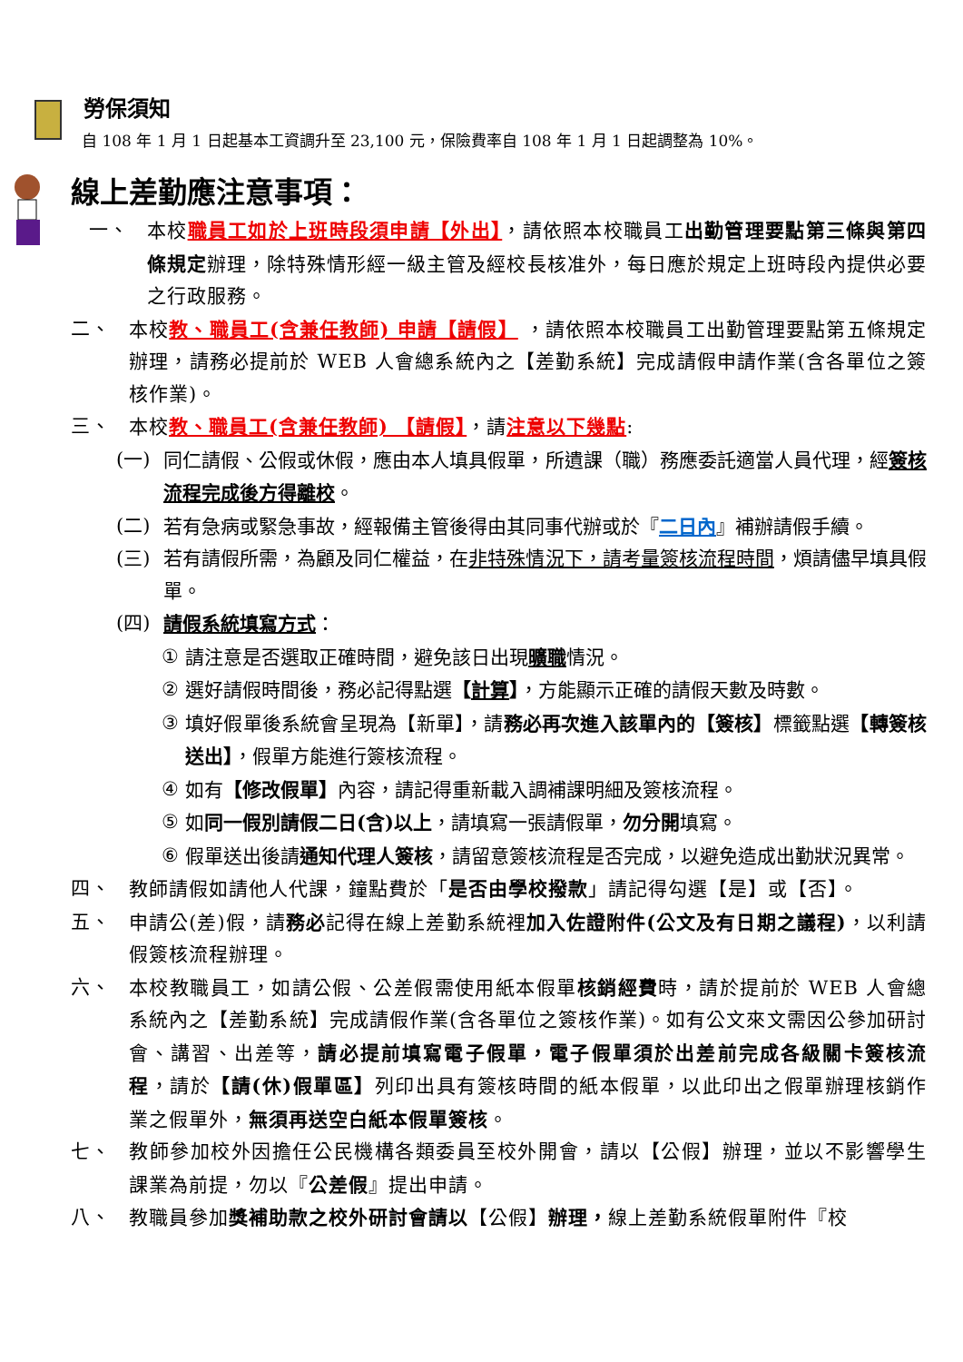勞保須知
自 108 年 1 月 1 日起基本工資調升至 23,100 元，保險費率自 108 年 1 月 1 日起調整為 10%。
線上差勤應注意事項：
一、 本校職員工如於上班時段須申請【外出】，請依照本校職員工出勤管理要點第三條與第四條規定辦理，除特殊情形經一級主管及經校長核准外，每日應於規定上班時段內提供必要之行政服務。
二、 本校教、職員工(含兼任教師) 申請【請假】 ，請依照本校職員工出勤管理要點第五條規定辦理，請務必提前於 WEB 人會總系統內之【差勤系統】完成請假申請作業(含各單位之簽核作業)。
三、 本校教、職員工(含兼任教師) 【請假】，請注意以下幾點:
(一) 同仁請假、公假或休假，應由本人填具假單，所遺課（職）務應委託適當人員代理，經簽核流程完成後方得離校。
(二) 若有急病或緊急事故，經報備主管後得由其同事代辦或於『二日內』補辦請假手續。
(三) 若有請假所需，為顧及同仁權益，在非特殊情況下，請考量簽核流程時間，煩請儘早填具假單。
(四) 請假系統填寫方式：
① 請注意是否選取正確時間，避免該日出現曠職情況。
② 選好請假時間後，務必記得點選【計算】，方能顯示正確的請假天數及時數。
③ 填好假單後系統會呈現為【新單】，請務必再次進入該單內的【簽核】標籤點選【轉簽核送出】，假單方能進行簽核流程。
④ 如有【修改假單】內容，請記得重新載入調補課明細及簽核流程。
⑤ 如同一假別請假二日(含)以上，請填寫一張請假單，勿分開填寫。
⑥ 假單送出後請通知代理人簽核，請留意簽核流程是否完成，以避免造成出勤狀況異常。
四、 教師請假如請他人代課，鐘點費於「是否由學校撥款」請記得勾選【是】或【否】。
五、 申請公(差)假，請務必記得在線上差勤系統裡加入佐證附件(公文及有日期之議程)，以利請假簽核流程辦理。
六、 本校教職員工，如請公假、公差假需使用紙本假單核銷經費時，請於提前於 WEB 人會總系統內之【差勤系統】完成請假作業(含各單位之簽核作業)。如有公文來文需因公參加研討會、講習、出差等，請必提前填寫電子假單，電子假單須於出差前完成各級關卡簽核流程，請於【請(休)假單區】列印出具有簽核時間的紙本假單，以此印出之假單辦理核銷作業之假單外，無須再送空白紙本假單簽核。
七、 教師參加校外因擔任公民機構各類委員至校外開會，請以【公假】辦理，並以不影響學生課業為前提，勿以『公差假』提出申請。
八、 教職員參加獎補助款之校外研討會請以【公假】辦理，線上差勤系統假單附件『校